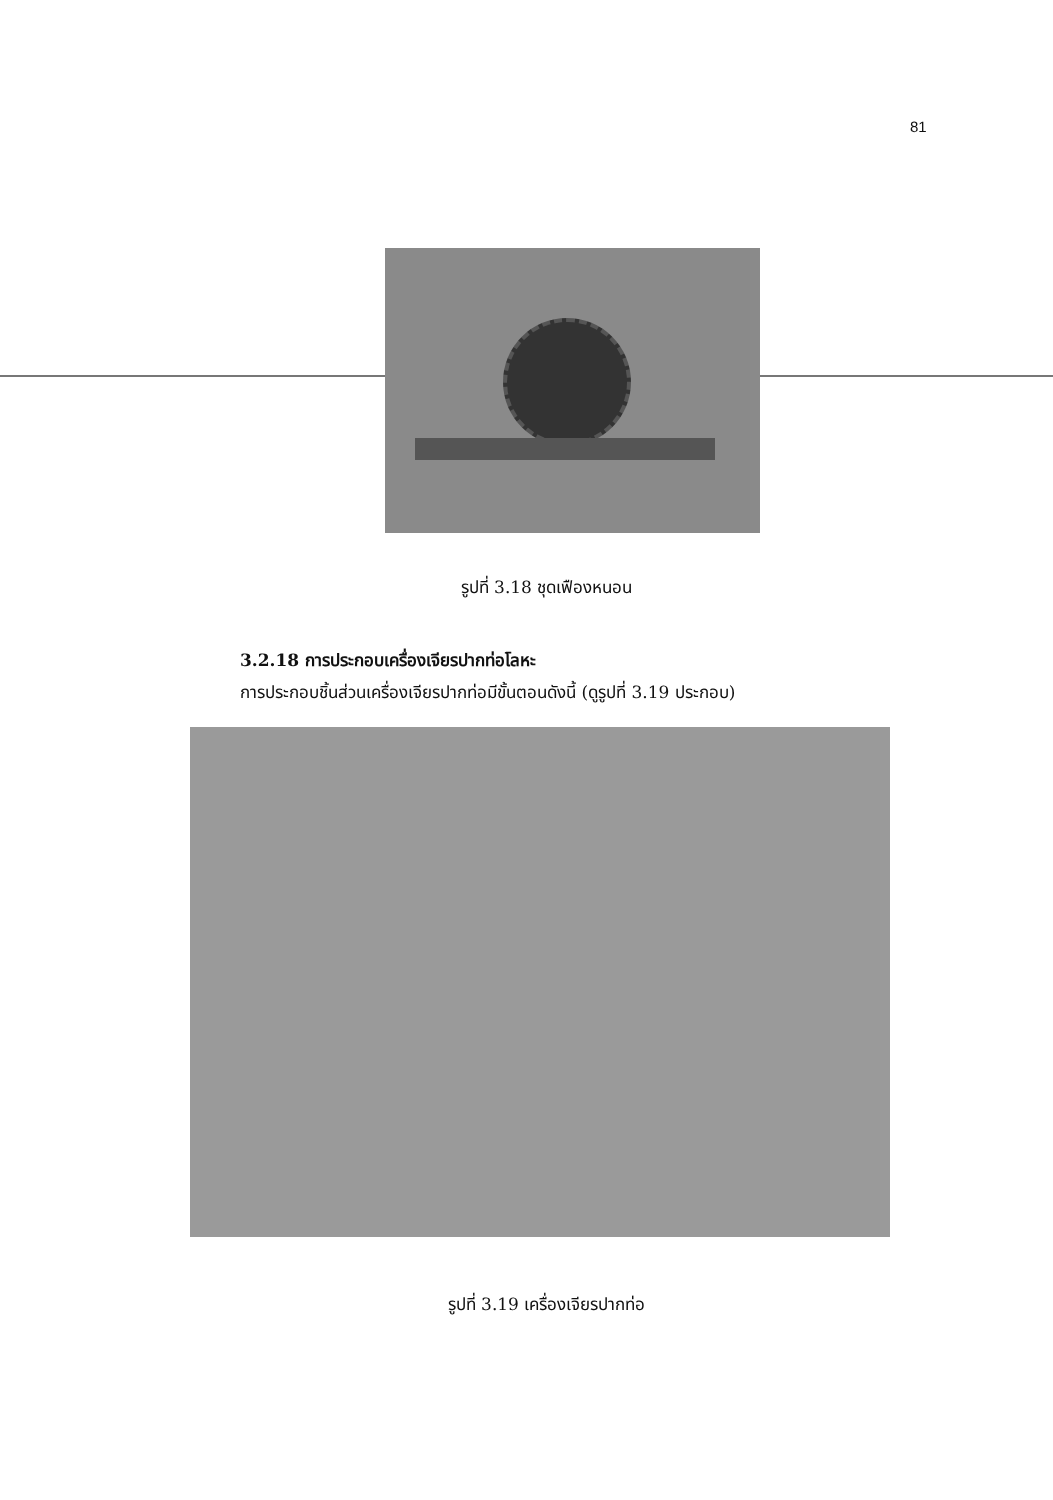81
รูปที่ 3.18 ชุดเฟืองหนอน
3.2.18 การประกอบเครื่องเจียรปากท่อโลหะ
การประกอบชิ้นส่วนเครื่องเจียรปากท่อมีขั้นตอนดังนี้ (ดูรูปที่ 3.19 ประกอบ)
รูปที่ 3.19 เครื่องเจียรปากท่อ